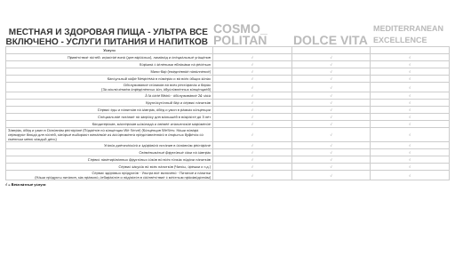МЕСТНАЯ И ЗДОРОВАЯ ПИЩА - УЛЬТРА ВСЕ ВКЛЮЧЕНО - УСЛУГИ ПИТАНИЯ И НАПИТКОВ
COSMO_ POLITAN
DOLCE VITA
MEDITERRANEAN EXCELLENCE
| Услуги | | | |
| --- | --- | --- | --- |
| Приветствие гостей: игристое вино (для взрослых), лимонад и специальные угощения | √ | √ | √ |
| Корзина с зелеными яблоками на ресепшн | √ | √ | √ |
| Мини-бар (ежедневное пополнение) | √ | √ | √ |
| Капсульный кофе Nespresso в номерах и во всех общих зонах | √ | √ | √ |
| Обслуживание столиков во всех ресторанах и барах (За исключением определенных зон, обусловленных концепцией) | √ | √ | √ |
| À la carte Bistro - обслуживание 24 часа | √ | √ | √ |
| Круглосуточный бар и сервис напитков | √ | √ | √ |
| Сервис еды и напитков на завтрак, обед и ужин в рамках концепции | √ | √ | √ |
| Специальное питание по запросу для малышей в возрасте до 3 лет | √ | √ | √ |
| Кондитерская, мастерская шоколада и свежее итальянское мороженое | √ | √ | √ |
| Завтрак, обед и ужин в Основном ресторане (Подается по концепции We Serve) (Концепция WeServ: Наши повара сервируют блюда для гостей, которые выбирают желаемое из ассортимента представленного в открытых буфетах со сменным меню каждый день) | √ | √ | √ |
| Уголок диетического и здорового питания в основном ресторане | √ | √ | √ |
| Свежевыжатые фруктовые соки на завтрак | √ | √ | √ |
| Сервис пакетированных фруктовых соков во всех точках подачи напитков | √ | √ | √ |
| Сервис закусок во всех напитков (Чипсы, орешки и т.д.) | √ | √ | √ |
| Сервис здоровых продуктов - Ультра все включено - Питание и напитки (Наши продукты питания, как правило, отбираются и подаются в соответствие с местным производством) | √ | √ | √ |
√ = Бесплатные услуги